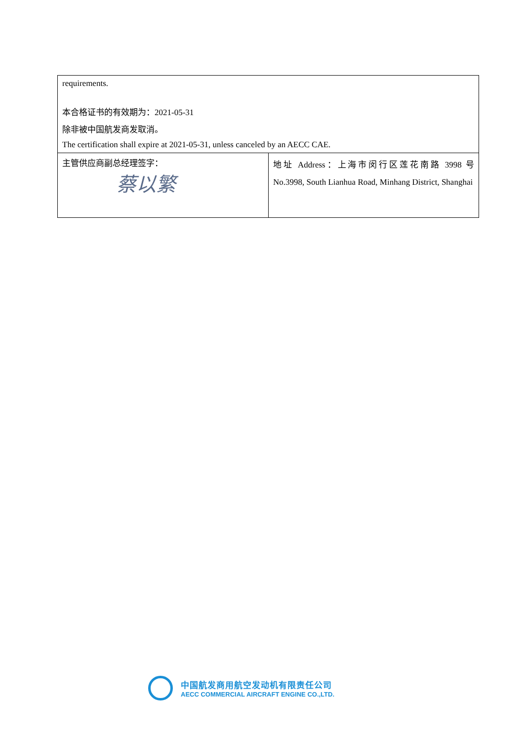| requirements. 本合格证书的有效期为：2021-05-31 除非被中国航发商发取消。 The certification shall expire at 2021-05-31, unless canceled by an AECC CAE. | |
| 主管供应商副总经理签字： 蔡以繁 | 地址 Address：上海市闵行区莲花南路 3998 号 No.3998, South Lianhua Road, Minhang District, Shanghai |
中国航发商用航空发动机有限责任公司
AECC COMMERCIAL AIRCRAFT ENGINE CO.,LTD.